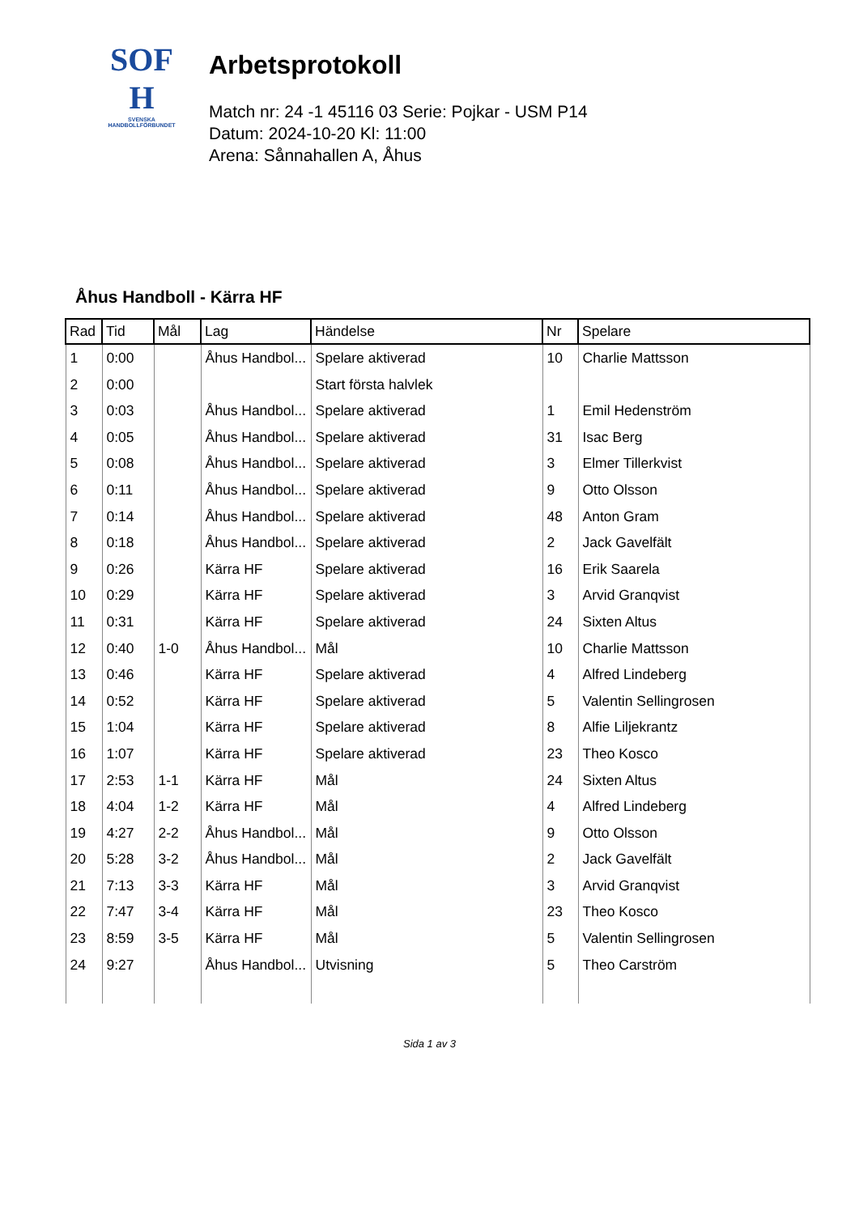SOF
H
SVENSKA
HANDBOLLFÖRBUNDET
Arbetsprotokoll
Match nr: 24 -1 45116 03 Serie: Pojkar - USM P14
Datum: 2024-10-20 Kl: 11:00
Arena: Sånnahallen A, Åhus
Åhus Handboll - Kärra HF
| Rad | Tid | Mål | Lag | Händelse | Nr | Spelare |
| --- | --- | --- | --- | --- | --- | --- |
| 1 | 0:00 | | Åhus Handbol... | Spelare aktiverad | 10 | Charlie Mattsson |
| 2 | 0:00 | | | Start första halvlek | | |
| 3 | 0:03 | | Åhus Handbol... | Spelare aktiverad | 1 | Emil Hedenström |
| 4 | 0:05 | | Åhus Handbol... | Spelare aktiverad | 31 | Isac Berg |
| 5 | 0:08 | | Åhus Handbol... | Spelare aktiverad | 3 | Elmer Tillerkvist |
| 6 | 0:11 | | Åhus Handbol... | Spelare aktiverad | 9 | Otto Olsson |
| 7 | 0:14 | | Åhus Handbol... | Spelare aktiverad | 48 | Anton Gram |
| 8 | 0:18 | | Åhus Handbol... | Spelare aktiverad | 2 | Jack Gavelfält |
| 9 | 0:26 | | Kärra HF | Spelare aktiverad | 16 | Erik Saarela |
| 10 | 0:29 | | Kärra HF | Spelare aktiverad | 3 | Arvid Granqvist |
| 11 | 0:31 | | Kärra HF | Spelare aktiverad | 24 | Sixten Altus |
| 12 | 0:40 | 1-0 | Åhus Handbol... | Mål | 10 | Charlie Mattsson |
| 13 | 0:46 | | Kärra HF | Spelare aktiverad | 4 | Alfred Lindeberg |
| 14 | 0:52 | | Kärra HF | Spelare aktiverad | 5 | Valentin Sellingrosen |
| 15 | 1:04 | | Kärra HF | Spelare aktiverad | 8 | Alfie Liljekrantz |
| 16 | 1:07 | | Kärra HF | Spelare aktiverad | 23 | Theo Kosco |
| 17 | 2:53 | 1-1 | Kärra HF | Mål | 24 | Sixten Altus |
| 18 | 4:04 | 1-2 | Kärra HF | Mål | 4 | Alfred Lindeberg |
| 19 | 4:27 | 2-2 | Åhus Handbol... | Mål | 9 | Otto Olsson |
| 20 | 5:28 | 3-2 | Åhus Handbol... | Mål | 2 | Jack Gavelfält |
| 21 | 7:13 | 3-3 | Kärra HF | Mål | 3 | Arvid Granqvist |
| 22 | 7:47 | 3-4 | Kärra HF | Mål | 23 | Theo Kosco |
| 23 | 8:59 | 3-5 | Kärra HF | Mål | 5 | Valentin Sellingrosen |
| 24 | 9:27 | | Åhus Handbol... | Utvisning | 5 | Theo Carström |
Sida 1 av 3